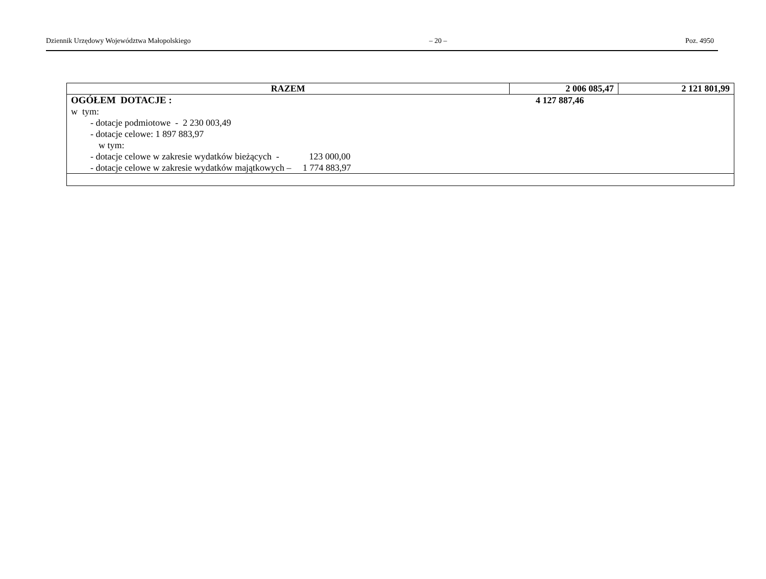Dziennik Urzędowy Województwa Małopolskiego – 20 – Poz. 4950
| RAZEM | 2 006 085,47 | 2 121 801,99 |
| OGÓŁEM DOTACJE : 4 127 887,46 w tym: - dotacje podmiotowe - 2 230 003,49 - dotacje celowe: 1 897 883,97 w tym: - dotacje celowe w zakresie wydatków bieżących - 123 000,00 - dotacje celowe w zakresie wydatków majątkowych – 1 774 883,97 | | |